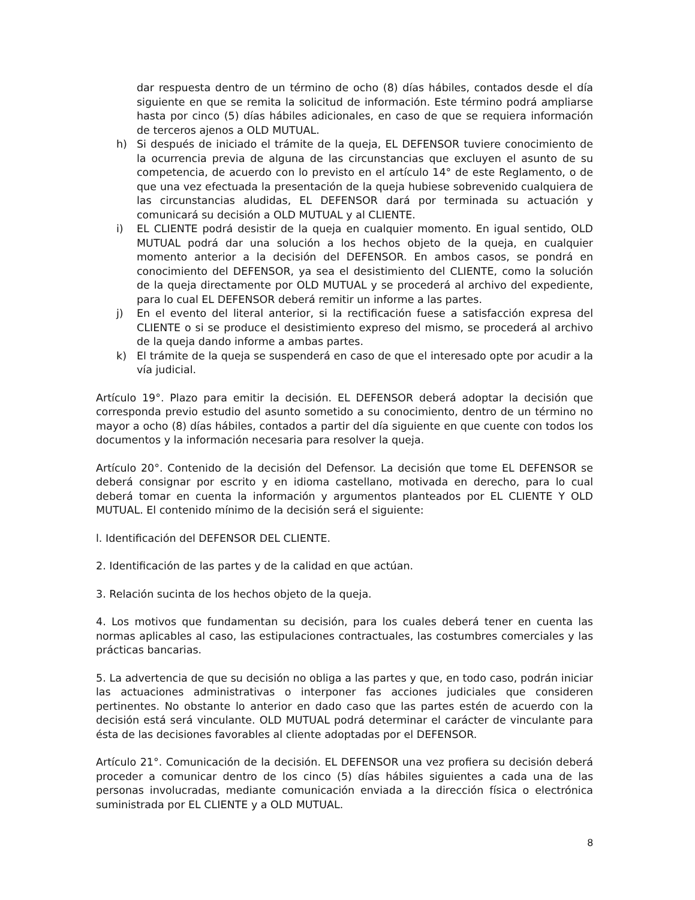dar respuesta dentro de un término de ocho (8) días hábiles, contados desde el día siguiente en que se remita la solicitud de información. Este término podrá ampliarse hasta por cinco (5) días hábiles adicionales, en caso de que se requiera información de terceros ajenos a OLD MUTUAL.
h) Si después de iniciado el trámite de la queja, EL DEFENSOR tuviere conocimiento de la ocurrencia previa de alguna de las circunstancias que excluyen el asunto de su competencia, de acuerdo con lo previsto en el artículo 14° de este Reglamento, o de que una vez efectuada la presentación de la queja hubiese sobrevenido cualquiera de las circunstancias aludidas, EL DEFENSOR dará por terminada su actuación y comunicará su decisión a OLD MUTUAL y al CLIENTE.
i) EL CLIENTE podrá desistir de la queja en cualquier momento. En igual sentido, OLD MUTUAL podrá dar una solución a los hechos objeto de la queja, en cualquier momento anterior a la decisión del DEFENSOR. En ambos casos, se pondrá en conocimiento del DEFENSOR, ya sea el desistimiento del CLIENTE, como la solución de la queja directamente por OLD MUTUAL y se procederá al archivo del expediente, para lo cual EL DEFENSOR deberá remitir un informe a las partes.
j) En el evento del literal anterior, si la rectificación fuese a satisfacción expresa del CLIENTE o si se produce el desistimiento expreso del mismo, se procederá al archivo de la queja dando informe a ambas partes.
k) El trámite de la queja se suspenderá en caso de que el interesado opte por acudir a la vía judicial.
Artículo 19°. Plazo para emitir la decisión. EL DEFENSOR deberá adoptar la decisión que corresponda previo estudio del asunto sometido a su conocimiento, dentro de un término no mayor a ocho (8) días hábiles, contados a partir del día siguiente en que cuente con todos los documentos y la información necesaria para resolver la queja.
Artículo 20°. Contenido de la decisión del Defensor. La decisión que tome EL DEFENSOR se deberá consignar por escrito y en idioma castellano, motivada en derecho, para lo cual deberá tomar en cuenta la información y argumentos planteados por EL CLIENTE Y OLD MUTUAL. El contenido mínimo de la decisión será el siguiente:
l. Identificación del DEFENSOR DEL CLIENTE.
2. Identificación de las partes y de la calidad en que actúan.
3. Relación sucinta de los hechos objeto de la queja.
4. Los motivos que fundamentan su decisión, para los cuales deberá tener en cuenta las normas aplicables al caso, las estipulaciones contractuales, las costumbres comerciales y las prácticas bancarias.
5. La advertencia de que su decisión no obliga a las partes y que, en todo caso, podrán iniciar las actuaciones administrativas o interponer fas acciones judiciales que consideren pertinentes. No obstante lo anterior en dado caso que las partes estén de acuerdo con la decisión está será vinculante. OLD MUTUAL podrá determinar el carácter de vinculante para ésta de las decisiones favorables al cliente adoptadas por el DEFENSOR.
Artículo 21°. Comunicación de la decisión. EL DEFENSOR una vez profiera su decisión deberá proceder a comunicar dentro de los cinco (5) días hábiles siguientes a cada una de las personas involucradas, mediante comunicación enviada a la dirección física o electrónica suministrada por EL CLIENTE y a OLD MUTUAL.
8